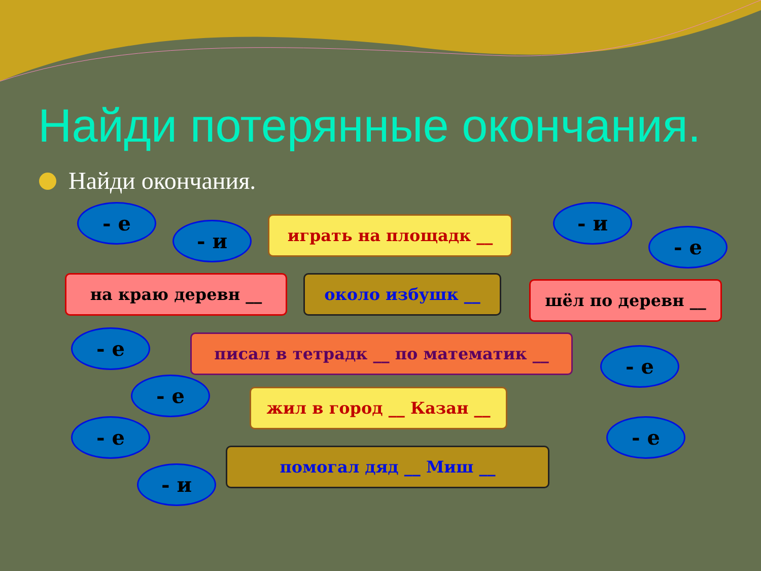Найди потерянные окончания.
Найди окончания.
- е
- и играть на площадк __ - и
- е
на краю деревн __ около избушк __ шёл по деревн __
- е писал в тетрадк __ по математик __
- е
- е жил в город __ Казан __
- е - е
помогал дяд __ Миш __
- и